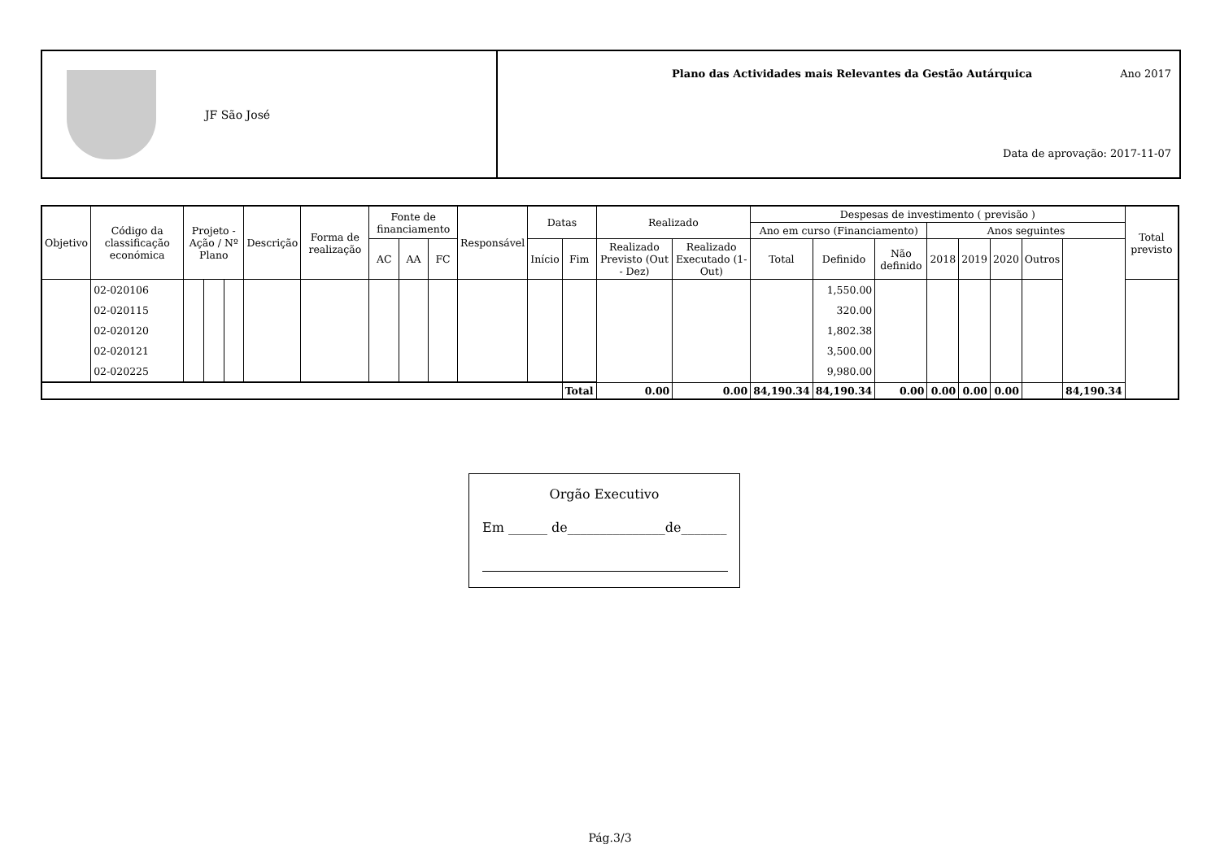JF São José
Plano das Actividades mais Relevantes da Gestão Autárquica
Ano 2017
Data de aprovação: 2017-11-07
| Objetivo | Código da classificação económica | Projeto - Ação / Nº Plano | | | Descrição | Forma de realização | Fonte de financiamento | | | Responsável | Datas | | Realizado | | Despesas de investimento ( previsão ) | | | | | | | | Total previsto |
| --- | --- | --- | --- | --- | --- | --- | --- | --- | --- | --- | --- | --- | --- | --- | --- | --- | --- | --- | --- | --- | --- | --- | --- |
| | | | | | | | | | | | | | | | Ano em curso (Financiamento) | | | Anos seguintes | | | | | |
| | | | | | | | AC | AA | FC | | Início | Fim | Realizado Previsto (Out - Dez) | Realizado Executado (1-Out) | Total | Definido | Não definido | 2018 | 2019 | 2020 | Outros | | |
| | 02-020106 | | | | | | | | | | | | | | | 1,550.00 | | | | | | | |
| | 02-020115 | | | | | | | | | | | | | | | 320.00 | | | | | | | |
| | 02-020120 | | | | | | | | | | | | | | | 1,802.38 | | | | | | | |
| | 02-020121 | | | | | | | | | | | | | | | 3,500.00 | | | | | | | |
| | 02-020225 | | | | | | | | | | | | | | | 9,980.00 | | | | | | | |
| | | | | | | | | | | | | Total | 0.00 | 0.00 | 84,190.34 | 84,190.34 | 0.00 | 0.00 | 0.00 | 0.00 | | 84,190.34 | |
Orgão Executivo
Em ______ de_______________de_______
Pág.3/3